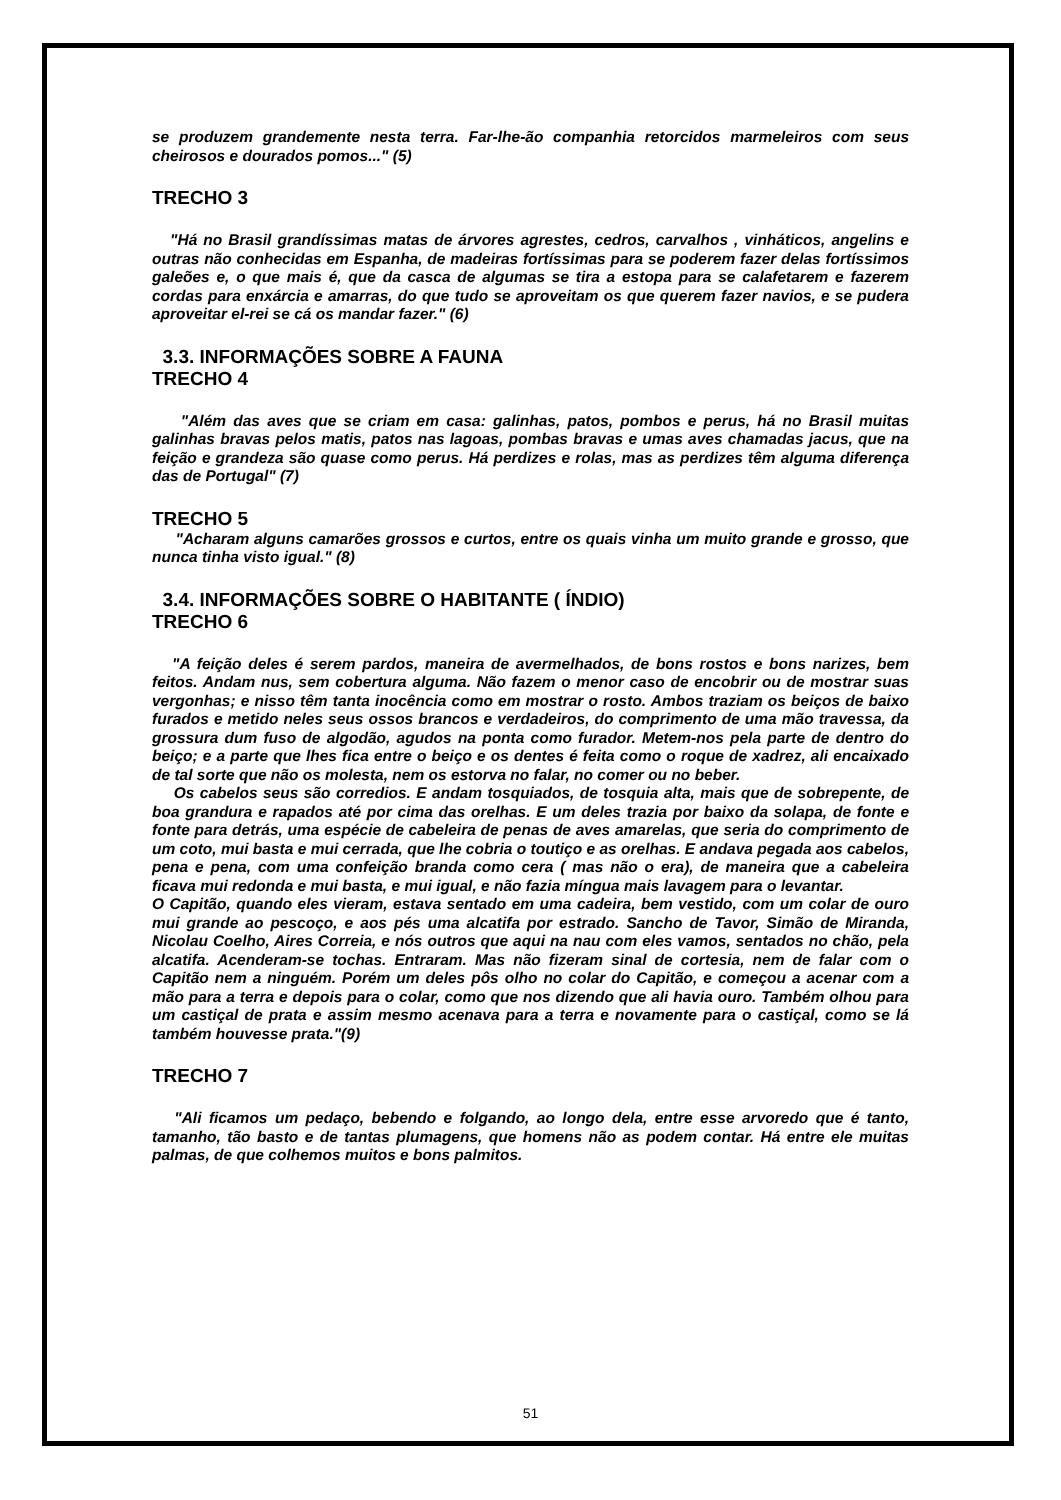se produzem grandemente nesta terra. Far-lhe-ão companhia retorcidos marmeleiros com seus cheirosos e dourados pomos..." (5)
TRECHO 3
"Há no Brasil grandíssimas matas de árvores agrestes, cedros, carvalhos , vinháticos, angelins e outras não conhecidas em Espanha, de madeiras fortíssimas para se poderem fazer delas fortíssimos galeões e, o que mais é, que da casca de algumas se tira a estopa para se calafetarem e fazerem cordas para enxárcia e amarras, do que tudo se aproveitam os que querem fazer navios, e se pudera aproveitar el-rei se cá os mandar fazer." (6)
3.3. INFORMAÇÕES SOBRE A FAUNA
TRECHO 4
"Além das aves que se criam em casa: galinhas, patos, pombos e perus, há no Brasil muitas galinhas bravas pelos matis, patos nas lagoas, pombas bravas e umas aves chamadas jacus, que na feição e grandeza são quase como perus. Há perdizes e rolas, mas as perdizes têm alguma diferença das de Portugal" (7)
TRECHO 5
"Acharam alguns camarões grossos e curtos, entre os quais vinha um muito grande e grosso, que nunca tinha visto igual." (8)
3.4. INFORMAÇÕES SOBRE O HABITANTE ( ÍNDIO)
TRECHO 6
"A feição deles é serem pardos, maneira de avermelhados, de bons rostos e bons narizes, bem feitos. Andam nus, sem cobertura alguma. Não fazem o menor caso de encobrir ou de mostrar suas vergonhas; e nisso têm tanta inocência como em mostrar o rosto. Ambos traziam os beiços de baixo furados e metido neles seus ossos brancos e verdadeiros, do comprimento de uma mão travessa, da grossura dum fuso de algodão, agudos na ponta como furador. Metem-nos pela parte de dentro do beiço; e a parte que lhes fica entre o beiço e os dentes é feita como o roque de xadrez, ali encaixado de tal sorte que não os molesta, nem os estorva no falar, no comer ou no beber.
Os cabelos seus são corredios. E andam tosquiados, de tosquia alta, mais que de sobrepente, de boa grandura e rapados até por cima das orelhas. E um deles trazia por baixo da solapa, de fonte e fonte para detrás, uma espécie de cabeleira de penas de aves amarelas, que seria do comprimento de um coto, mui basta e mui cerrada, que lhe cobria o toutiço e as orelhas. E andava pegada aos cabelos, pena e pena, com uma confeição branda como cera ( mas não o era), de maneira que a cabeleira ficava mui redonda e mui basta, e mui igual, e não fazia míngua mais lavagem para o levantar.
O Capitão, quando eles vieram, estava sentado em uma cadeira, bem vestido, com um colar de ouro mui grande ao pescoço, e aos pés uma alcatifa por estrado. Sancho de Tavor, Simão de Miranda, Nicolau Coelho, Aires Correia, e nós outros que aqui na nau com eles vamos, sentados no chão, pela alcatifa. Acenderam-se tochas. Entraram. Mas não fizeram sinal de cortesia, nem de falar com o Capitão nem a ninguém. Porém um deles pôs olho no colar do Capitão, e começou a acenar com a mão para a terra e depois para o colar, como que nos dizendo que ali havia ouro. Também olhou para um castiçal de prata e assim mesmo acenava para a terra e novamente para o castiçal, como se lá também houvesse prata."(9)
TRECHO 7
"Ali ficamos um pedaço, bebendo e folgando, ao longo dela, entre esse arvoredo que é tanto, tamanho, tão basto e de tantas plumagens, que homens não as podem contar. Há entre ele muitas palmas, de que colhemos muitos e bons palmitos.
51